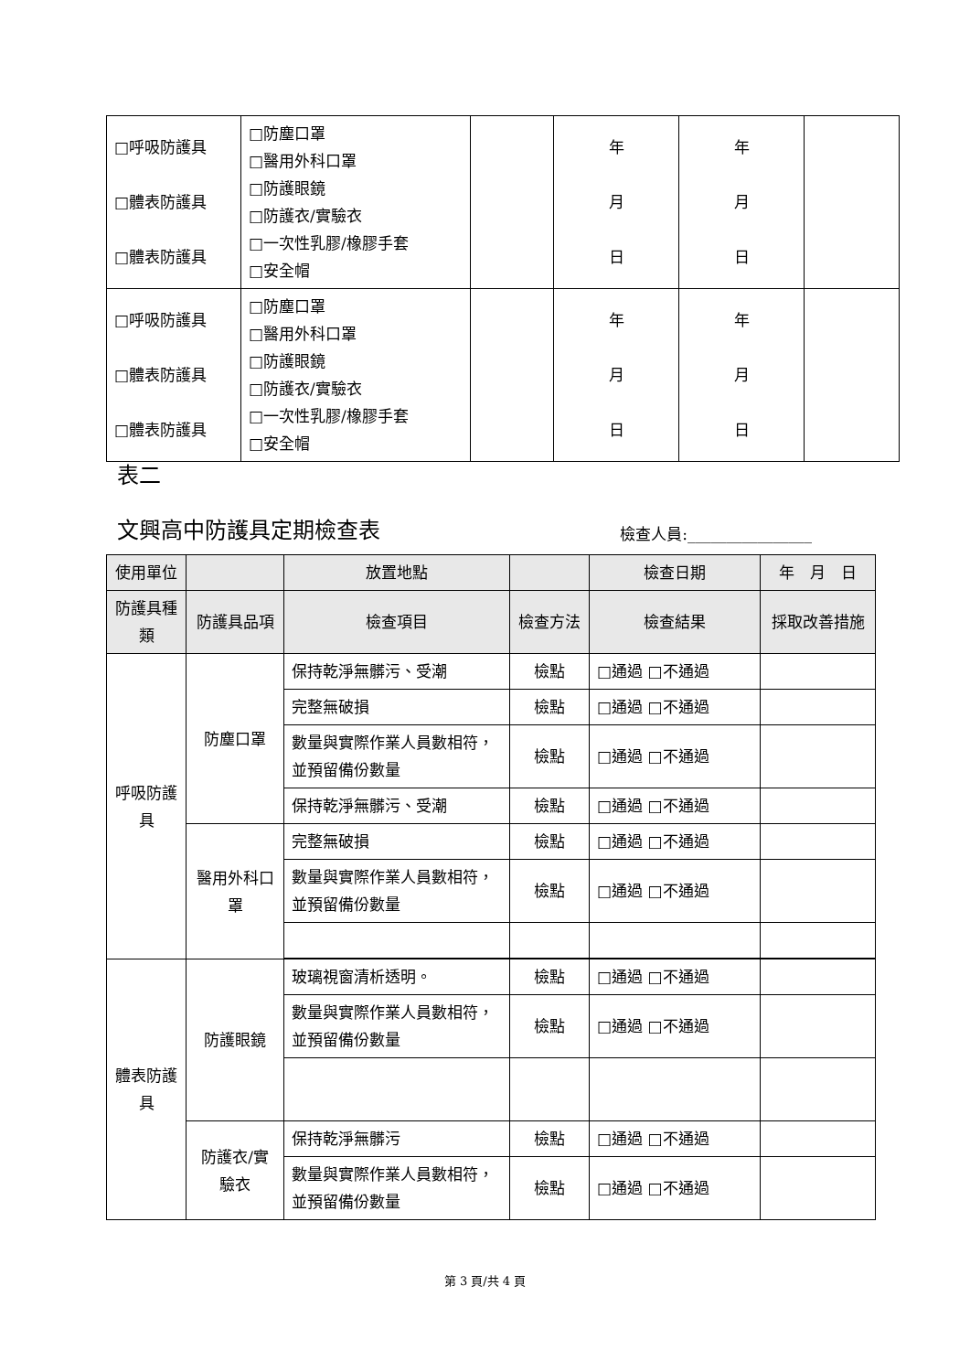| □呼吸防護具 □體表防護具 □體表防護具 | □防塵口罩 □醫用外科口罩 □防護眼鏡 □防護衣/實驗衣 □一次性乳膠/橡膠手套 □安全帽 | | 年 月 日 | 年 月 日 | |
| □呼吸防護具 □體表防護具 □體表防護具 | □防塵口罩 □醫用外科口罩 □防護眼鏡 □防護衣/實驗衣 □一次性乳膠/橡膠手套 □安全帽 | | 年 月 日 | 年 月 日 | |
表二
文興高中防護具定期檢查表 檢查人員:________________
| 使用單位 | | 放置地點 | | 檢查日期 | 年 月 日 |
| --- | --- | --- | --- | --- | --- |
| 防護具種類 | 防護具品項 | 檢查項目 | 檢查方法 | 檢查結果 | 採取改善措施 |
| 呼吸防護具 | 防塵口罩 | 保持乾淨無髒污、受潮 | 檢點 | □通過 □不通過 | |
| | | 完整無破損 | 檢點 | □通過 □不通過 | |
| | | 數量與實際作業人員數相符，並預留備份數量 | 檢點 | □通過 □不通過 | |
| | | 保持乾淨無髒污、受潮 | 檢點 | □通過 □不通過 | |
| | 醫用外科口罩 | 完整無破損 | 檢點 | □通過 □不通過 | |
| | | 數量與實際作業人員數相符，並預留備份數量 | 檢點 | □通過 □不通過 | |
| 體表防護具 | 防護眼鏡 | 玻璃視窗清析透明。 | 檢點 | □通過 □不通過 | |
| | | 數量與實際作業人員數相符，並預留備份數量 | 檢點 | □通過 □不通過 | |
| | 防護衣/實驗衣 | 保持乾淨無髒污 | 檢點 | □通過 □不通過 | |
| | | 數量與實際作業人員數相符，並預留備份數量 | 檢點 | □通過 □不通過 | |
第 3 頁/共 4 頁